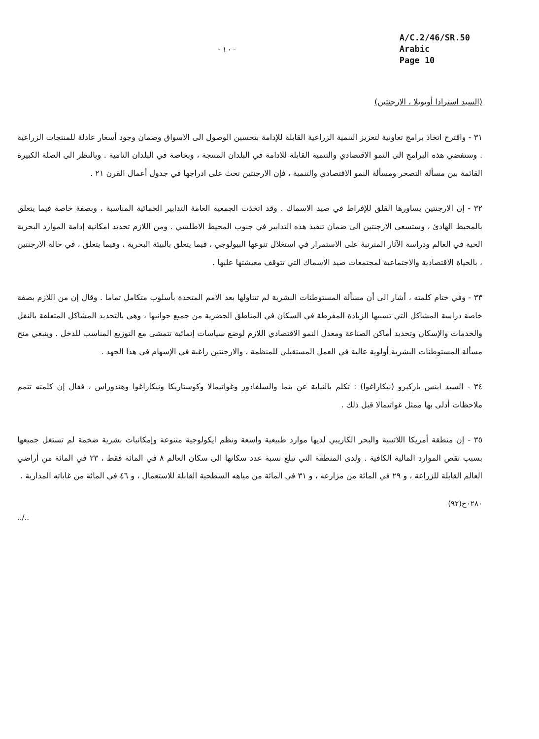-١٠-
A/C.2/46/SR.50
Arabic
Page 10
(السيد استرادا أويويلا ، الارجنتين)
٣١ - واقترح اتخاذ برامج تعاونية لتعزيز التنمية الزراعية القابلة للإدامة بتحسين الوصول الى الاسواق وضمان وجود أسعار عادلة للمنتجات الزراعية . وستفضي هذه البرامج الى النمو الاقتصادي والتنمية القابلة للادامة في البلدان المنتجة ، وبخاصة في البلدان النامية . وبالنظر الى الصلة الكبيرة القائمة بين مسألة التصحر ومسألة النمو الاقتصادي والتنمية ، فإن الارجنتين تحث على ادراجها في جدول أعمال القرن ٢١ .
٣٢ - إن الارجنتين يساورها القلق للإفراط في صيد الاسماك . وقد اتخذت الجمعية العامة التدابير الحمائية المناسبة ، وبصفة خاصة فيما يتعلق بالمحيط الهادئ ، وستسعى الارجنتين الى ضمان تنفيذ هذه التدابير في جنوب المحيط الاطلسي . ومن اللازم تحديد امكانية إدامة الموارد البحرية الحية في العالم ودراسة الآثار المترتبة على الاستمرار في استغلال تنوعها البيولوجي ، فيما يتعلق بالبيئة البحرية ، وفيما يتعلق ، في حالة الارجنتين ، بالحياة الاقتصادية والاجتماعية لمجتمعات صيد الاسماك التي تتوقف معيشتها عليها .
٣٣ - وفي ختام كلمته ، أشار الى أن مسألة المستوطنات البشرية لم تتناولها بعد الامم المتحدة بأسلوب متكامل تماما . وقال إن من اللازم بصفة خاصة دراسة المشاكل التي تسببها الزيادة المفرطة في السكان في المناطق الحضرية من جميع جوانبها ، وهي بالتحديد المشاكل المتعلقة بالنقل والخدمات والإسكان وتحديد أماكن الصناعة ومعدل النمو الاقتصادي اللازم لوضع سياسات إنمائية تتمشى مع التوزيع المناسب للدخل . وينبغي منح مسألة المستوطنات البشرية أولوية عالية في العمل المستقبلي للمنظمة ، والارجنتين راغبة في الإسهام في هذا الجهد .
٣٤ - السيد اينس باركيرو (نيكاراغوا) : تكلم بالنيابة عن بنما والسلفادور وغواتيمالا وكوستاريكا ونيكاراغوا وهندوراس ، فقال إن كلمته تتمم ملاحظات أدلى بها ممثل غواتيمالا قبل ذلك .
٣٥ - إن منطقة أمريكا اللاتينية والبحر الكاريبي لديها موارد طبيعية واسعة ونظم ايكولوجية متنوعة وإمكانيات بشرية ضخمة لم تستغل جميعها بسبب نقص الموارد المالية الكافية . ولدى المنطقة التي تبلغ نسبة عدد سكانها الى سكان العالم ٨ في المائة فقط ، ٢٣ في المائة من أراضي العالم القابلة للزراعة ، و ٢٩ في المائة من مزارعه ، و ٣١ في المائة من مياهه السطحية القابلة للاستعمال ، و ٤٦ في المائة من غاباته المدارية .
٠٢٨٠ح(٩٢)
../..